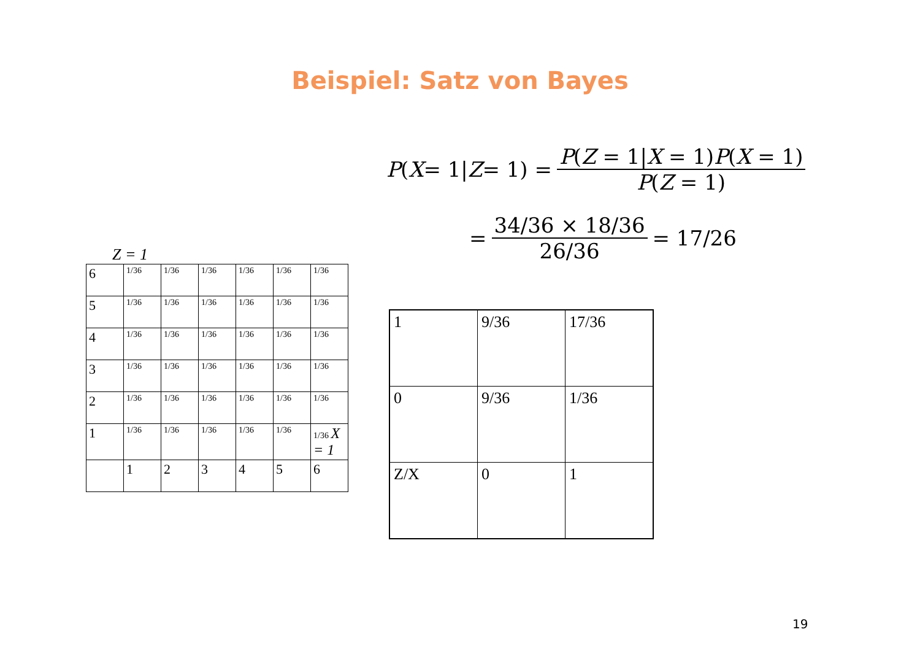Beispiel: Satz von Bayes
P (X = 1| Z = 1) = P(Z = 1|X = 1)P(X = 1) P(Z = 1)
= 34/36 × 18/36 26/36 = 17/26
Z = 1
| 6 | 1/36 | 1/36 | 1/36 | 1/36 | 1/36 | 1/36 |
| 5 | 1/36 | 1/36 | 1/36 | 1/36 | 1/36 | 1/36 |
| 4 | 1/36 | 1/36 | 1/36 | 1/36 | 1/36 | 1/36 |
| 3 | 1/36 | 1/36 | 1/36 | 1/36 | 1/36 | 1/36 |
| 2 | 1/36 | 1/36 | 1/36 | 1/36 | 1/36 | 1/36 |
| 1 | 1/36 | 1/36 | 1/36 | 1/36 | 1/36 | 1/36 X = 1 |
| | 1 | 2 | 3 | 4 | 5 | 6 |
| 1 | 9/36 | 17/36 |
| 0 | 9/36 | 1/36 |
| Z/X | 0 | 1 |
19